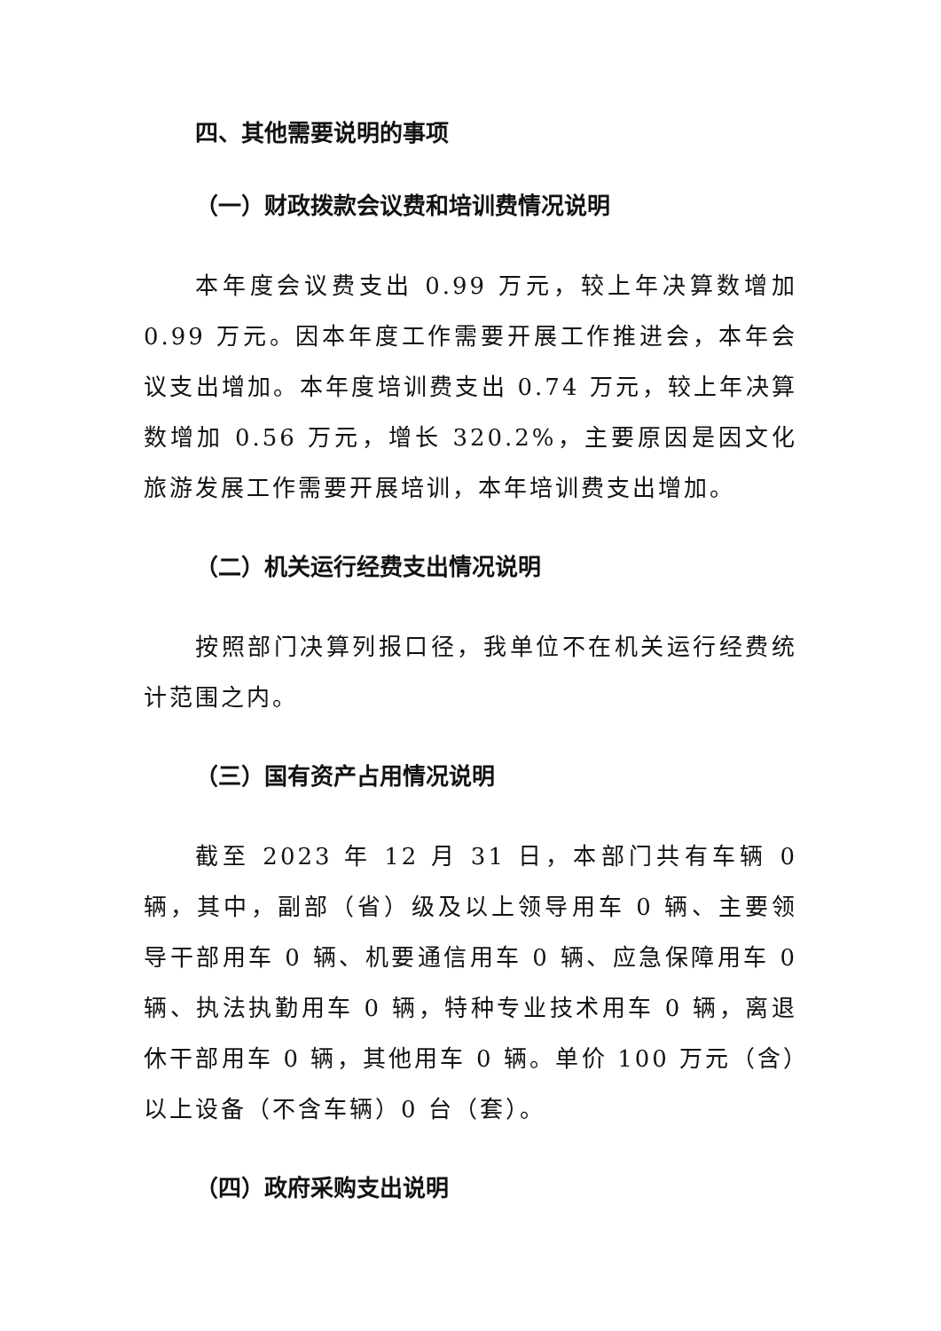四、其他需要说明的事项
（一）财政拨款会议费和培训费情况说明
本年度会议费支出 0.99 万元，较上年决算数增加 0.99 万元。因本年度工作需要开展工作推进会，本年会议支出增加。本年度培训费支出 0.74 万元，较上年决算数增加 0.56 万元，增长 320.2%，主要原因是因文化旅游发展工作需要开展培训，本年培训费支出增加。
（二）机关运行经费支出情况说明
按照部门决算列报口径，我单位不在机关运行经费统计范围之内。
（三）国有资产占用情况说明
截至 2023 年 12 月 31 日，本部门共有车辆 0 辆，其中，副部（省）级及以上领导用车 0 辆、主要领导干部用车 0 辆、机要通信用车 0 辆、应急保障用车 0 辆、执法执勤用车 0 辆，特种专业技术用车 0 辆，离退休干部用车 0 辆，其他用车 0 辆。单价 100 万元（含）以上设备（不含车辆）0 台（套）。
（四）政府采购支出说明